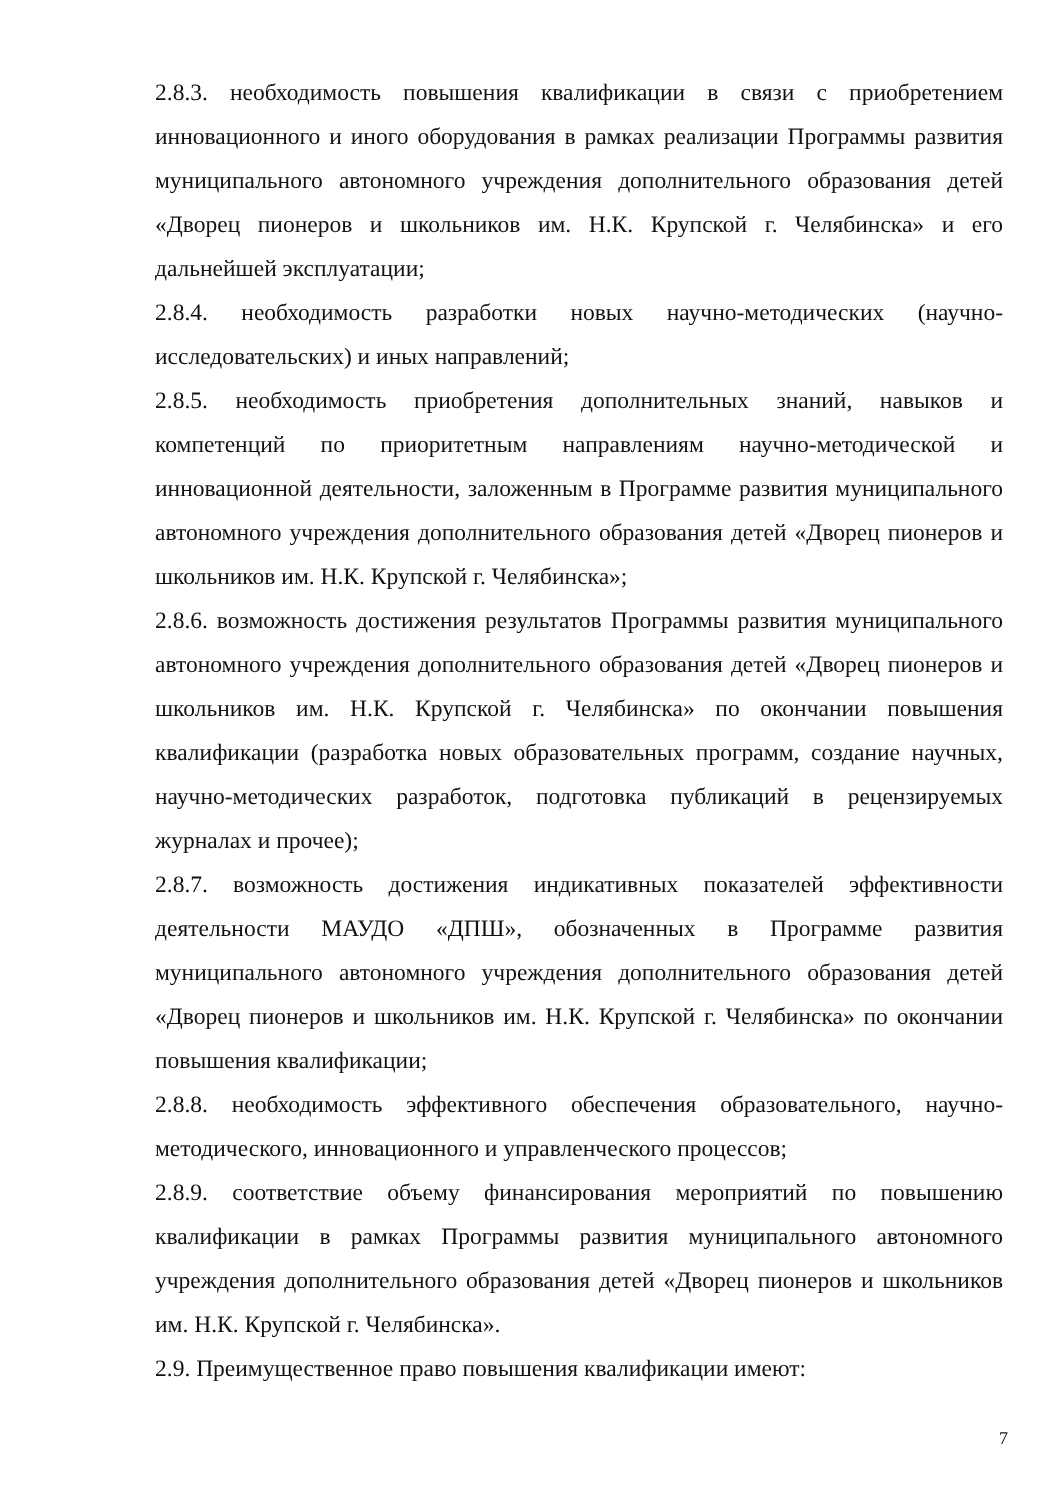2.8.3. необходимость повышения квалификации в связи с приобретением инновационного и иного оборудования в рамках реализации Программы развития муниципального автономного учреждения дополнительного образования детей «Дворец пионеров и школьников им. Н.К. Крупской г. Челябинска» и его дальнейшей эксплуатации;
2.8.4. необходимость разработки новых научно-методических (научно-исследовательских) и иных направлений;
2.8.5. необходимость приобретения дополнительных знаний, навыков и компетенций по приоритетным направлениям научно-методической и инновационной деятельности, заложенным в Программе развития муниципального автономного учреждения дополнительного образования детей «Дворец пионеров и школьников им. Н.К. Крупской г. Челябинска»;
2.8.6. возможность достижения результатов Программы развития муниципального автономного учреждения дополнительного образования детей «Дворец пионеров и школьников им. Н.К. Крупской г. Челябинска» по окончании повышения квалификации (разработка новых образовательных программ, создание научных, научно-методических разработок, подготовка публикаций в рецензируемых журналах и прочее);
2.8.7. возможность достижения индикативных показателей эффективности деятельности МАУДО «ДПШ», обозначенных в Программе развития муниципального автономного учреждения дополнительного образования детей «Дворец пионеров и школьников им. Н.К. Крупской г. Челябинска» по окончании повышения квалификации;
2.8.8. необходимость эффективного обеспечения образовательного, научно-методического, инновационного и управленческого процессов;
2.8.9. соответствие объему финансирования мероприятий по повышению квалификации в рамках Программы развития муниципального автономного учреждения дополнительного образования детей «Дворец пионеров и школьников им. Н.К. Крупской г. Челябинска».
2.9. Преимущественное право повышения квалификации имеют:
7